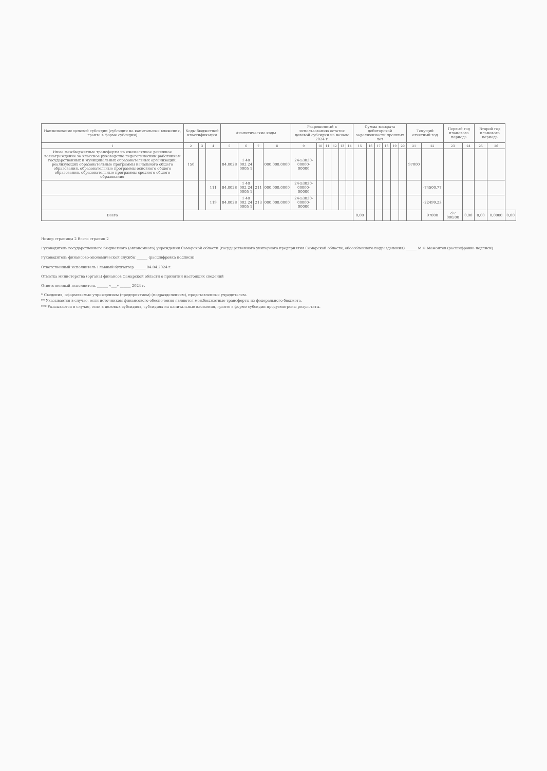| Наименование целевой субсидии (субсидии на капитальные вложения, гранта в форме субсидии) | Коды бюджетной классификации | | | Аналитические коды | | | | Разрешенный к использованию остаток целевой субсидии на начало 2024 г. | | | | | | Сумма возврата дебиторской задолженности прошлых лет | | | | | | Текущий отчетный год | | Первый год планового периода | | Второй год планового периода | | |
| --- | --- | --- | --- | --- | --- | --- | --- | --- | --- | --- | --- | --- | --- | --- | --- | --- | --- | --- | --- | --- | --- | --- | --- | --- | --- | --- |
| 1 | 2 | 3 | 4 | 5 | 6 | 7 | 8 | 9 | 10 | 11 | 12 | 13 | 14 | 15 | 16 | 17 | 18 | 19 | 20 | 21 | 22 | 23 | 24 | 25 | 26 | |
| Иные межбюджетные трансферты на ежемесячное денежное вознаграждение за классное руководство педагогическим работникам государственных и муниципальных образовательных организаций, реализующих образовательные программы начального общего образования, образовательные программы основного общего образования, образовательные программы среднего общего образования | 150 | | | 84.0028 | 1 40 002 24 0005 1 | | 000.000.0000 | 24-53030-00000-00000 | | | | | | | | | | | | 97000 | | | | | | |
| | | | 111 | 84.0028 | 1 40 002 24 0005 1 | 211 | 000.000.0000 | 24-53030-00000-00000 | | | | | | | | | | | | | -74500,77 | | | | | |
| | | | 119 | 84.0028 | 1 40 002 24 0005 1 | 213 | 000.000.0000 | 24-53030-00000-00000 | | | | | | | | | | | | | -22499,23 | | | | | |
| Всего | | | | | | | | | | | | | | 0,00 | | | | | | | 97000 | -97 000,00 | 0,00 | 0,00 | 0,0000 | 0,00 |
Номер страницы 2 Всего страниц 2
Руководитель государственного бюджетного (автономного) учреждения Самарской области (государственного унитарного предприятия Самарской области, обособленного подразделения) ______ М.Ф.Мамонтов (расшифровка подписи)
Руководитель финансово-экономической службы ______ (расшифровка подписи)
Ответственный исполнитель Главный бухгалтер ______ 04.04.2024 г.
Отметка министерства (органа) финансов Самарской области о принятии настоящих сведений
Ответственный исполнитель ______ «___» ______ 2024 г.
* Сведения, оформляемые учреждением (предприятием) (подразделением), представленные учредителем.
** Указывается в случае, если источником финансового обеспечения являются межбюджетные трансферты из федерального бюджета.
*** Указывается в случае, если в целевых субсидиях, субсидиях на капитальные вложения, гранте в форме субсидии предусмотрены результаты.